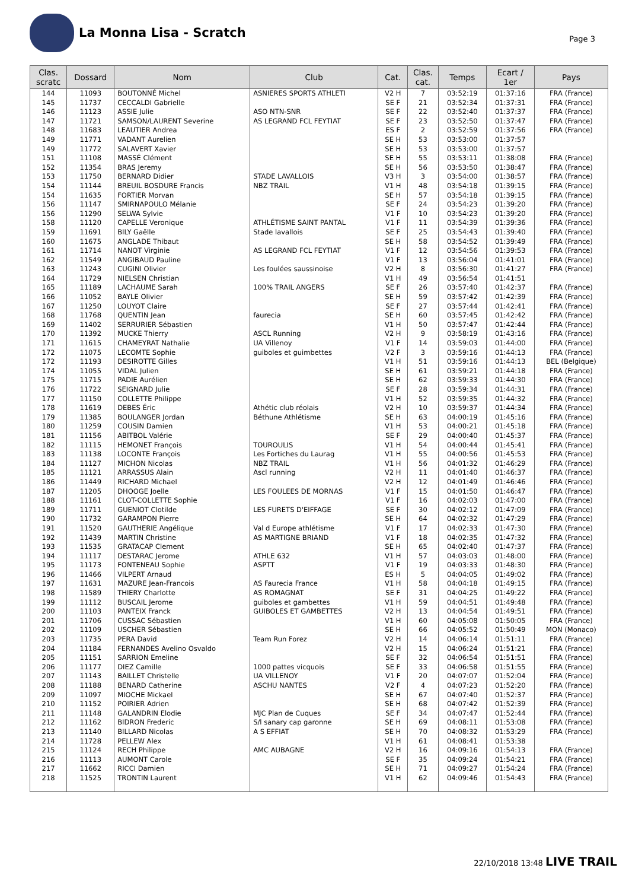La Monna Lisa - Scratch
Page 3
| Clas. scratc | Dossard | Nom | Club | Cat. | Clas. cat. | Temps | Ecart / 1er | Pays |
| --- | --- | --- | --- | --- | --- | --- | --- | --- |
| 144 | 11093 | BOUTONNÉ Michel | ASNIERES SPORTS ATHLETI | V2 H | 7 | 03:52:19 | 01:37:16 | FRA (France) |
| 145 | 11737 | CECCALDI Gabrielle | | SE F | 21 | 03:52:34 | 01:37:31 | FRA (France) |
| 146 | 11123 | ASSIE Julie | ASO NTN-SNR | SE F | 22 | 03:52:40 | 01:37:37 | FRA (France) |
| 147 | 11721 | SAMSON/LAURENT Severine | AS LEGRAND FCL FEYTIAT | SE F | 23 | 03:52:50 | 01:37:47 | FRA (France) |
| 148 | 11683 | LEAUTIER Andrea | | ES F | 2 | 03:52:59 | 01:37:56 | FRA (France) |
| 149 | 11771 | VADANT Aurelien | | SE H | 53 | 03:53:00 | 01:37:57 | |
| 149 | 11772 | SALAVERT Xavier | | SE H | 53 | 03:53:00 | 01:37:57 | |
| 151 | 11108 | MASSÉ Clément | | SE H | 55 | 03:53:11 | 01:38:08 | FRA (France) |
| 152 | 11354 | BRAS Jeremy | | SE H | 56 | 03:53:50 | 01:38:47 | FRA (France) |
| 153 | 11750 | BERNARD Didier | STADE LAVALLOIS | V3 H | 3 | 03:54:00 | 01:38:57 | FRA (France) |
| 154 | 11144 | BREUIL BOSDURE Francis | NBZ TRAIL | V1 H | 48 | 03:54:18 | 01:39:15 | FRA (France) |
| 154 | 11635 | FORTIER Morvan | | SE H | 57 | 03:54:18 | 01:39:15 | FRA (France) |
| 156 | 11147 | SMIRNAPOULO Mélanie | | SE F | 24 | 03:54:23 | 01:39:20 | FRA (France) |
| 156 | 11290 | SELWA Sylvie | | V1 F | 10 | 03:54:23 | 01:39:20 | FRA (France) |
| 158 | 11120 | CAPELLE Veronique | ATHLÉTISME SAINT PANTAL | V1 F | 11 | 03:54:39 | 01:39:36 | FRA (France) |
| 159 | 11691 | BILY Gaëlle | Stade lavallois | SE F | 25 | 03:54:43 | 01:39:40 | FRA (France) |
| 160 | 11675 | ANGLADE Thibaut | | SE H | 58 | 03:54:52 | 01:39:49 | FRA (France) |
| 161 | 11714 | NANOT Virginie | AS LEGRAND FCL FEYTIAT | V1 F | 12 | 03:54:56 | 01:39:53 | FRA (France) |
| 162 | 11549 | ANGIBAUD Pauline | | V1 F | 13 | 03:56:04 | 01:41:01 | FRA (France) |
| 163 | 11243 | CUGINI Olivier | Les foulées saussinoise | V2 H | 8 | 03:56:30 | 01:41:27 | FRA (France) |
| 164 | 11729 | NIELSEN Christian | | V1 H | 49 | 03:56:54 | 01:41:51 | |
| 165 | 11189 | LACHAUME Sarah | 100% TRAIL ANGERS | SE F | 26 | 03:57:40 | 01:42:37 | FRA (France) |
| 166 | 11052 | BAYLE Olivier | | SE H | 59 | 03:57:42 | 01:42:39 | FRA (France) |
| 167 | 11250 | LOUYOT Claire | | SE F | 27 | 03:57:44 | 01:42:41 | FRA (France) |
| 168 | 11768 | QUENTIN Jean | faurecia | SE H | 60 | 03:57:45 | 01:42:42 | FRA (France) |
| 169 | 11402 | SERRURIER Sébastien | | V1 H | 50 | 03:57:47 | 01:42:44 | FRA (France) |
| 170 | 11392 | MUCKE Thierry | ASCL Running | V2 H | 9 | 03:58:19 | 01:43:16 | FRA (France) |
| 171 | 11615 | CHAMEYRAT Nathalie | UA Villenoy | V1 F | 14 | 03:59:03 | 01:44:00 | FRA (France) |
| 172 | 11075 | LECOMTE Sophie | guiboles et guimbettes | V2 F | 3 | 03:59:16 | 01:44:13 | FRA (France) |
| 172 | 11193 | DESIROTTE Gilles | | V1 H | 51 | 03:59:16 | 01:44:13 | BEL (Belgique) |
| 174 | 11055 | VIDAL Julien | | SE H | 61 | 03:59:21 | 01:44:18 | FRA (France) |
| 175 | 11715 | PADIE Aurélien | | SE H | 62 | 03:59:33 | 01:44:30 | FRA (France) |
| 176 | 11722 | SEIGNARD Julie | | SE F | 28 | 03:59:34 | 01:44:31 | FRA (France) |
| 177 | 11150 | COLLETTE Philippe | | V1 H | 52 | 03:59:35 | 01:44:32 | FRA (France) |
| 178 | 11619 | DEBES Éric | Athétic club réolais | V2 H | 10 | 03:59:37 | 01:44:34 | FRA (France) |
| 179 | 11385 | BOULANGER Jordan | Béthune Athlétisme | SE H | 63 | 04:00:19 | 01:45:16 | FRA (France) |
| 180 | 11259 | COUSIN Damien | | V1 H | 53 | 04:00:21 | 01:45:18 | FRA (France) |
| 181 | 11156 | ABITBOL Valérie | | SE F | 29 | 04:00:40 | 01:45:37 | FRA (France) |
| 182 | 11115 | HEMONET François | TOUROULIS | V1 H | 54 | 04:00:44 | 01:45:41 | FRA (France) |
| 183 | 11138 | LOCONTE François | Les Fortiches du Laurag | V1 H | 55 | 04:00:56 | 01:45:53 | FRA (France) |
| 184 | 11127 | MICHON Nicolas | NBZ TRAIL | V1 H | 56 | 04:01:32 | 01:46:29 | FRA (France) |
| 185 | 11121 | ARRASSUS Alain | Ascl running | V2 H | 11 | 04:01:40 | 01:46:37 | FRA (France) |
| 186 | 11449 | RICHARD Michael | | V2 H | 12 | 04:01:49 | 01:46:46 | FRA (France) |
| 187 | 11205 | DHOOGE Joelle | LES FOULEES DE MORNAS | V1 F | 15 | 04:01:50 | 01:46:47 | FRA (France) |
| 188 | 11161 | CLOT-COLLETTE Sophie | | V1 F | 16 | 04:02:03 | 01:47:00 | FRA (France) |
| 189 | 11711 | GUENIOT Clotilde | LES FURETS D'EIFFAGE | SE F | 30 | 04:02:12 | 01:47:09 | FRA (France) |
| 190 | 11732 | GARAMPON Pierre | | SE H | 64 | 04:02:32 | 01:47:29 | FRA (France) |
| 191 | 11520 | GAUTHERIE Angélique | Val d Europe athlétisme | V1 F | 17 | 04:02:33 | 01:47:30 | FRA (France) |
| 192 | 11439 | MARTIN Christine | AS MARTIGNE BRIAND | V1 F | 18 | 04:02:35 | 01:47:32 | FRA (France) |
| 193 | 11535 | GRATACAP Clement | | SE H | 65 | 04:02:40 | 01:47:37 | FRA (France) |
| 194 | 11117 | DESTARAC Jerome | ATHLE 632 | V1 H | 57 | 04:03:03 | 01:48:00 | FRA (France) |
| 195 | 11173 | FONTENEAU Sophie | ASPTT | V1 F | 19 | 04:03:33 | 01:48:30 | FRA (France) |
| 196 | 11466 | VILPERT Arnaud | | ES H | 5 | 04:04:05 | 01:49:02 | FRA (France) |
| 197 | 11631 | MAZURE Jean-Francois | AS Faurecia France | V1 H | 58 | 04:04:18 | 01:49:15 | FRA (France) |
| 198 | 11589 | THIERY Charlotte | AS ROMAGNAT | SE F | 31 | 04:04:25 | 01:49:22 | FRA (France) |
| 199 | 11112 | BUSCAIL Jerome | guiboles et gambettes | V1 H | 59 | 04:04:51 | 01:49:48 | FRA (France) |
| 200 | 11103 | PANTEIX Franck | GUIBOLES ET GAMBETTES | V2 H | 13 | 04:04:54 | 01:49:51 | FRA (France) |
| 201 | 11706 | CUSSAC Sébastien | | V1 H | 60 | 04:05:08 | 01:50:05 | FRA (France) |
| 202 | 11109 | USCHER Sébastien | | SE H | 66 | 04:05:52 | 01:50:49 | MON (Monaco) |
| 203 | 11735 | PERA David | Team Run Forez | V2 H | 14 | 04:06:14 | 01:51:11 | FRA (France) |
| 204 | 11184 | FERNANDES Avelino Osvaldo | | V2 H | 15 | 04:06:24 | 01:51:21 | FRA (France) |
| 205 | 11151 | SARRION Emeline | | SE F | 32 | 04:06:54 | 01:51:51 | FRA (France) |
| 206 | 11177 | DIEZ Camille | 1000 pattes vicquois | SE F | 33 | 04:06:58 | 01:51:55 | FRA (France) |
| 207 | 11143 | BAILLET Christelle | UA VILLENOY | V1 F | 20 | 04:07:07 | 01:52:04 | FRA (France) |
| 208 | 11188 | BENARD Catherine | ASCHU NANTES | V2 F | 4 | 04:07:23 | 01:52:20 | FRA (France) |
| 209 | 11097 | MIOCHE Mickael | | SE H | 67 | 04:07:40 | 01:52:37 | FRA (France) |
| 210 | 11152 | POIRIER Adrien | | SE H | 68 | 04:07:42 | 01:52:39 | FRA (France) |
| 211 | 11148 | GALANDRIN Elodie | MJC Plan de Cuques | SE F | 34 | 04:07:47 | 01:52:44 | FRA (France) |
| 212 | 11162 | BIDRON Frederic | S/l sanary cap garonne | SE H | 69 | 04:08:11 | 01:53:08 | FRA (France) |
| 213 | 11140 | BILLARD Nicolas | A S EFFIAT | SE H | 70 | 04:08:32 | 01:53:29 | FRA (France) |
| 214 | 11728 | PELLEW Alex | | V1 H | 61 | 04:08:41 | 01:53:38 | |
| 215 | 11124 | RECH Philippe | AMC AUBAGNE | V2 H | 16 | 04:09:16 | 01:54:13 | FRA (France) |
| 216 | 11113 | AUMONT Carole | | SE F | 35 | 04:09:24 | 01:54:21 | FRA (France) |
| 217 | 11662 | RICCI Damien | | SE H | 71 | 04:09:27 | 01:54:24 | FRA (France) |
| 218 | 11525 | TRONTIN Laurent | | V1 H | 62 | 04:09:46 | 01:54:43 | FRA (France) |
22/10/2018 13:48 LIVE TRAIL